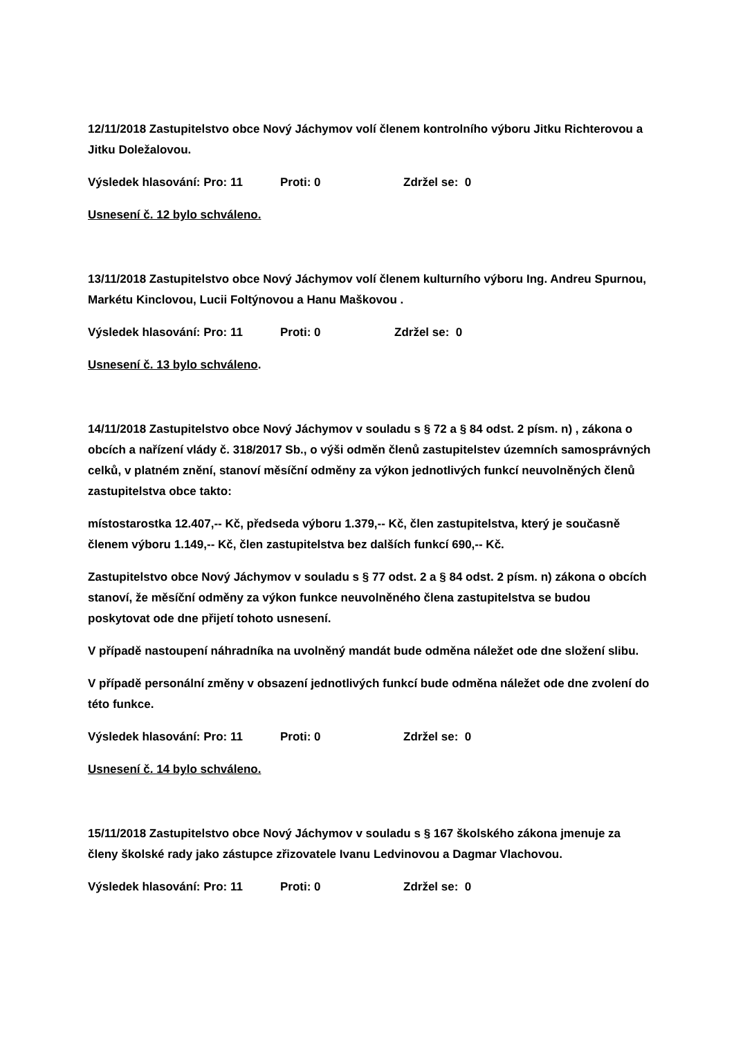12/11/2018 Zastupitelstvo obce Nový Jáchymov volí členem kontrolního výboru Jitku Richterovou a Jitku Doležalovou.
Výsledek hlasování: Pro: 11 Proti: 0 Zdržel se: 0
Usnesení č. 12 bylo schváleno.
13/11/2018 Zastupitelstvo obce Nový Jáchymov volí členem kulturního výboru Ing. Andreu Spurnou, Markétu Kinclovou, Lucii Foltýnovou a Hanu Maškovou .
Výsledek hlasování: Pro: 11 Proti: 0 Zdržel se: 0
Usnesení č. 13 bylo schváleno.
14/11/2018 Zastupitelstvo obce Nový Jáchymov v souladu s § 72 a § 84 odst. 2 písm. n) , zákona o obcích a nařízení vlády č. 318/2017 Sb., o výši odměn členů zastupitelstev územních samosprávných celků, v platném znění, stanoví měsíční odměny za výkon jednotlivých funkcí neuvolněných členů zastupitelstva obce takto:
místostarostka 12.407,-- Kč, předseda výboru 1.379,-- Kč, člen zastupitelstva, který je současně členem výboru 1.149,-- Kč, člen zastupitelstva bez dalších funkcí 690,-- Kč.
Zastupitelstvo obce Nový Jáchymov v souladu s § 77 odst. 2 a § 84 odst. 2 písm. n) zákona o obcích stanoví, že měsíční odměny za výkon funkce neuvolněného člena zastupitelstva se budou poskytovat ode dne přijetí tohoto usnesení.
V případě nastoupení náhradníka na uvolněný mandát bude odměna náležet ode dne složení slibu.
V případě personální změny v obsazení jednotlivých funkcí bude odměna náležet ode dne zvolení do této funkce.
Výsledek hlasování: Pro: 11 Proti: 0 Zdržel se: 0
Usnesení č. 14 bylo schváleno.
15/11/2018 Zastupitelstvo obce Nový Jáchymov v souladu s § 167 školského zákona jmenuje za členy školské rady jako zástupce zřizovatele Ivanu Ledvinovou a Dagmar Vlachovou.
Výsledek hlasování: Pro: 11 Proti: 0 Zdržel se: 0